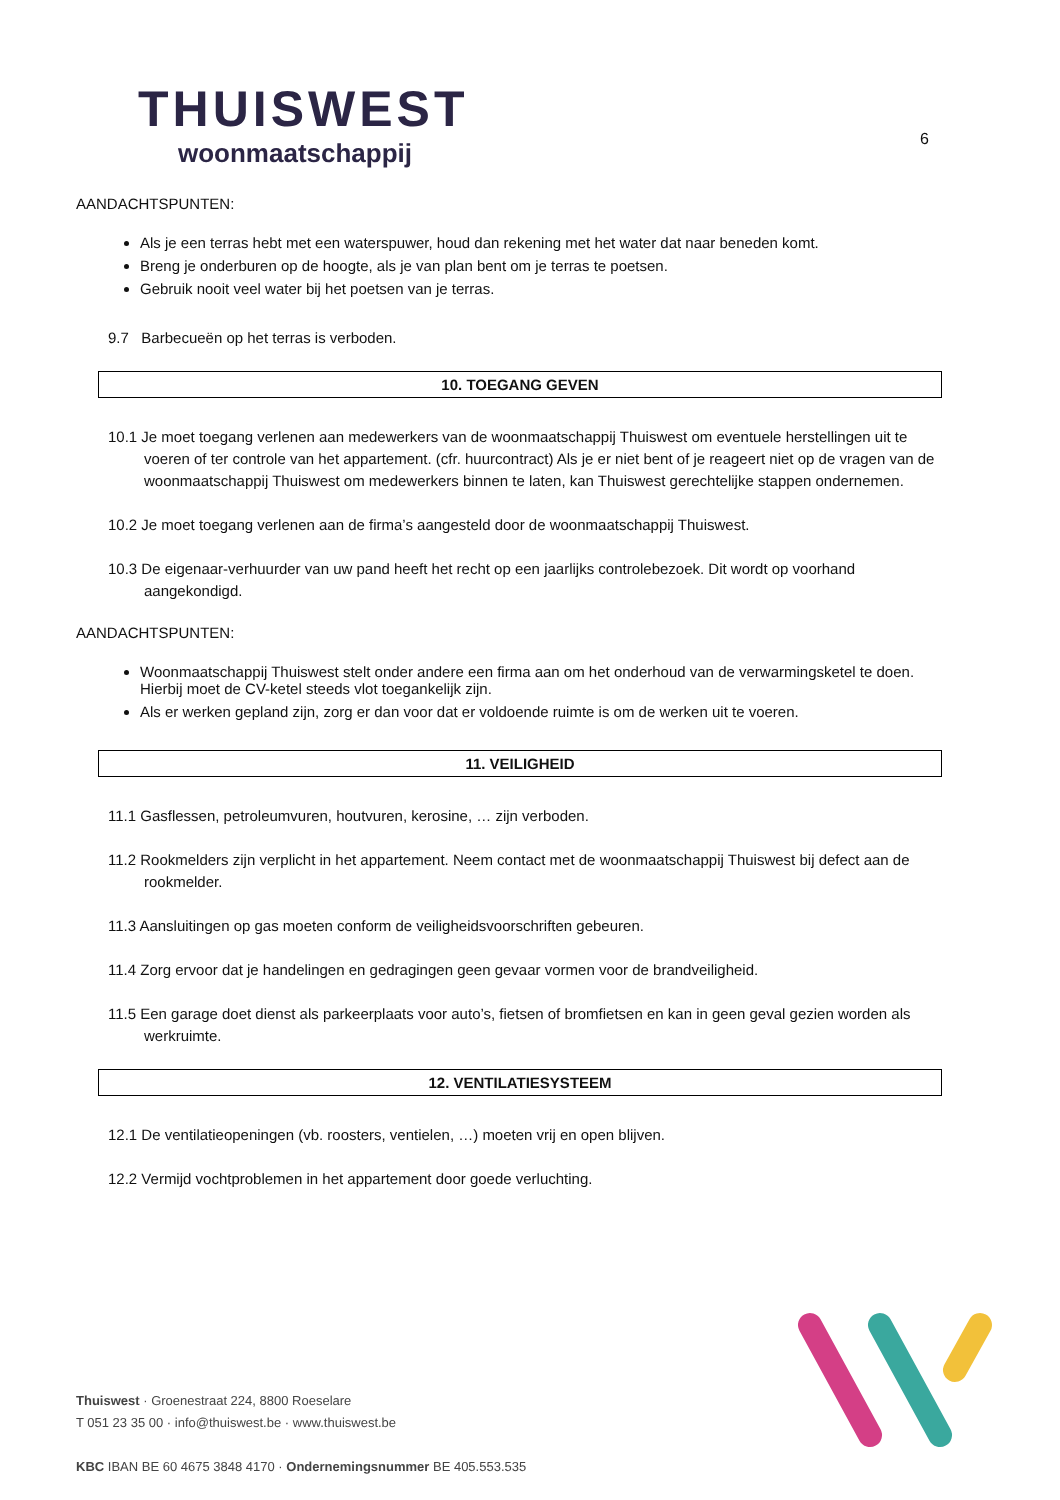THUISWEST
woonmaatschappij
6
AANDACHTSPUNTEN:
Als je een terras hebt met een waterspuwer, houd dan rekening met het water dat naar beneden komt.
Breng je onderburen op de hoogte, als je van plan bent om je terras te poetsen.
Gebruik nooit veel water bij het poetsen van je terras.
9.7 Barbecueën op het terras is verboden.
10. TOEGANG GEVEN
10.1 Je moet toegang verlenen aan medewerkers van de woonmaatschappij Thuiswest om eventuele herstellingen uit te voeren of ter controle van het appartement. (cfr. huurcontract) Als je er niet bent of je reageert niet op de vragen van de woonmaatschappij Thuiswest om medewerkers binnen te laten, kan Thuiswest gerechtelijke stappen ondernemen.
10.2 Je moet toegang verlenen aan de firma’s aangesteld door de woonmaatschappij Thuiswest.
10.3 De eigenaar-verhuurder van uw pand heeft het recht op een jaarlijks controlebezoek. Dit wordt op voorhand aangekondigd.
AANDACHTSPUNTEN:
Woonmaatschappij Thuiswest stelt onder andere een firma aan om het onderhoud van de verwarmingsketel te doen. Hierbij moet de CV-ketel steeds vlot toegankelijk zijn.
Als er werken gepland zijn, zorg er dan voor dat er voldoende ruimte is om de werken uit te voeren.
11. VEILIGHEID
11.1 Gasflessen, petroleumvuren, houtvuren, kerosine, … zijn verboden.
11.2 Rookmelders zijn verplicht in het appartement. Neem contact met de woonmaatschappij Thuiswest bij defect aan de rookmelder.
11.3 Aansluitingen op gas moeten conform de veiligheidsvoorschriften gebeuren.
11.4 Zorg ervoor dat je handelingen en gedragingen geen gevaar vormen voor de brandveiligheid.
11.5 Een garage doet dienst als parkeerplaats voor auto’s, fietsen of bromfietsen en kan in geen geval gezien worden als werkruimte.
12. VENTILATIESYSTEEM
12.1 De ventilatieopeningen (vb. roosters, ventielen, …) moeten vrij en open blijven.
12.2 Vermijd vochtproblemen in het appartement door goede verluchting.
Thuiswest · Groenestraat 224, 8800 Roeselare
T 051 23 35 00 · info@thuiswest.be · www.thuiswest.be
KBC IBAN BE 60 4675 3848 4170 · Ondernemingsnummer BE 405.553.535